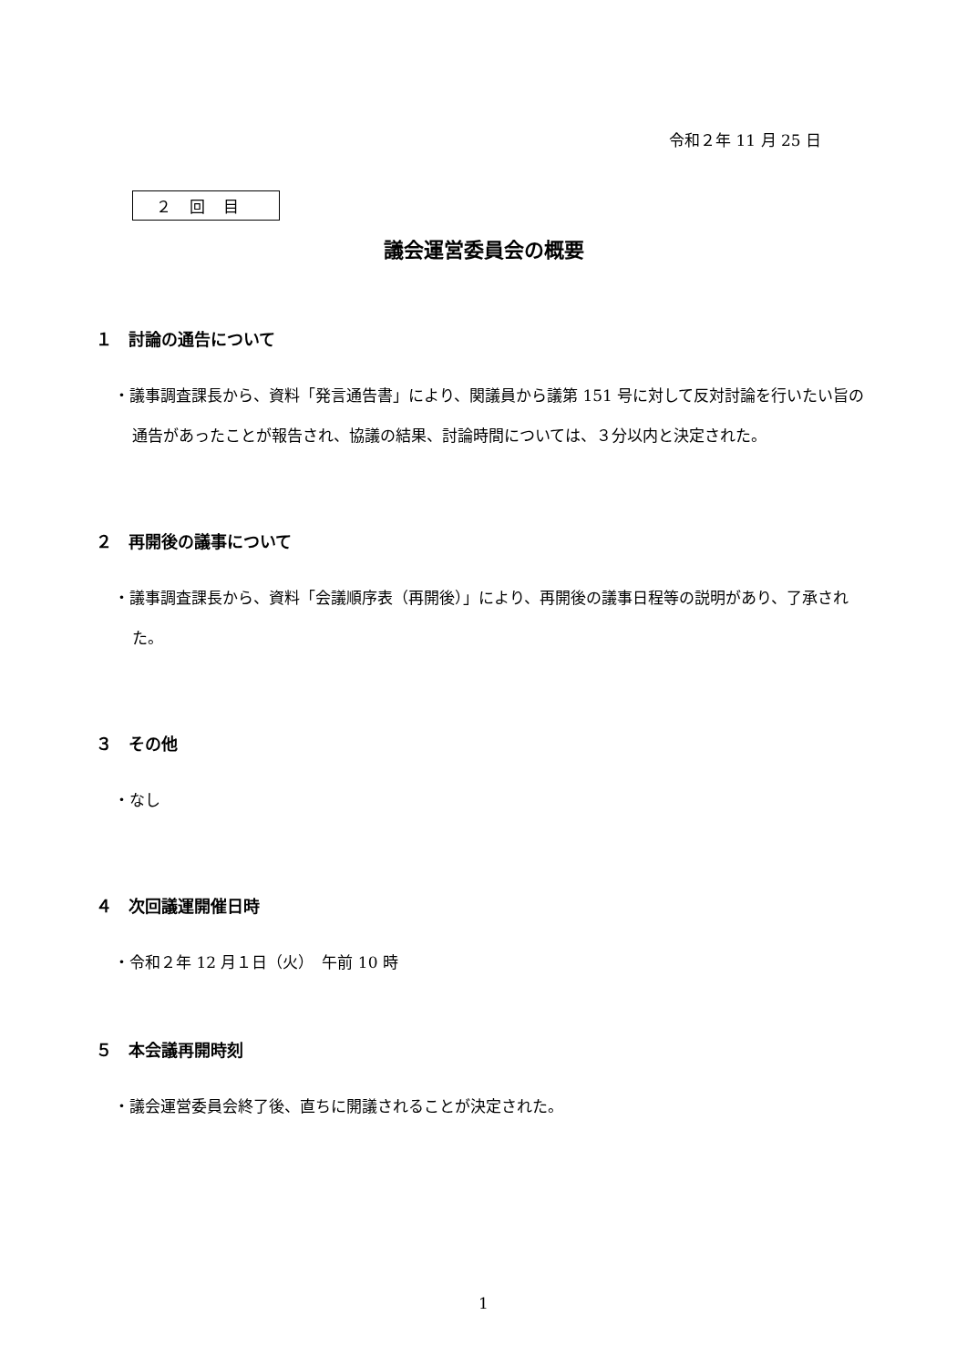令和２年 11 月 25 日
２回目
議会運営委員会の概要
１　討論の通告について
・議事調査課長から、資料「発言通告書」により、関議員から議第 151 号に対して反対討論を行いたい旨の通告があったことが報告され、協議の結果、討論時間については、３分以内と決定された。
２　再開後の議事について
・議事調査課長から、資料「会議順序表（再開後）」により、再開後の議事日程等の説明があり、了承された。
３　その他
・なし
４　次回議運開催日時
・令和２年 12 月１日（火）　午前 10 時
５　本会議再開時刻
・議会運営委員会終了後、直ちに開議されることが決定された。
1